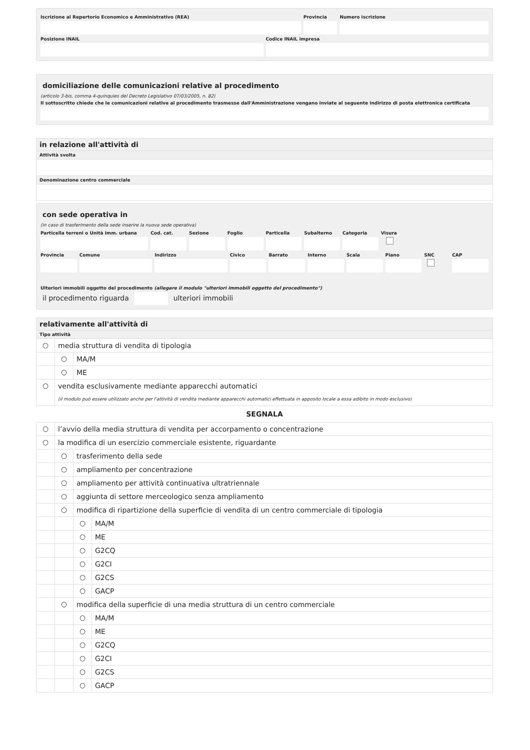Iscrizione al Repertorio Economico e Amministrativo (REA)
Provincia Numero iscrizione
Posizione INAIL Codice INAIL impresa
domiciliazione delle comunicazioni relative al procedimento
(articolo 3-bis, comma 4-quinquies del Decreto Legislativo 07/03/2005, n. 82)
Il sottoscritto chiede che le comunicazioni relative al procedimento trasmesse dall'Amministrazione vengano inviate al seguente indirizzo di posta elettronica certificata
in relazione all'attività di
Attività svolta
Denominazione centro commerciale
con sede operativa in
(in caso di trasferimento della sede inserire la nuova sede operativa)
Particella terreni o Unità imm. urbana
Cod. cat. Sezione Foglio Particella Subalterno Categoria Visura
Provincia Comune Indirizzo Civico Barrato Interno Scala Piano SNC CAP
Ulteriori immobili oggetto del procedimento (allegare il modulo "ulteriori immobili oggetto del procedimento")
il procedimento riguarda ulteriori immobili
relativamente all'attività di
Tipo attività
○
media struttura di vendita di tipologia
○
MA/M
○
ME
○
vendita esclusivamente mediante apparecchi automatici
(il modulo può essere utilizzato anche per l'attività di vendita mediante apparecchi automatici effettuata in apposito locale a essa adibito in modo esclusivo)
SEGNALA
○
l’avvio della media struttura di vendita per accorpamento o concentrazione
○
la modifica di un esercizio commerciale esistente, riguardante
○
trasferimento della sede
○
ampliamento per concentrazione
○
ampliamento per attività continuativa ultratriennale
○
aggiunta di settore merceologico senza ampliamento
○
modifica di ripartizione della superficie di vendita di un centro commerciale di tipologia
○
MA/M
○
ME
○
G2CQ
○
G2CI
○
G2CS
○
GACP
○
modifica della superficie di una media struttura di un centro commerciale
○
MA/M
○
ME
○
G2CQ
○
G2CI
○
G2CS
○
GACP